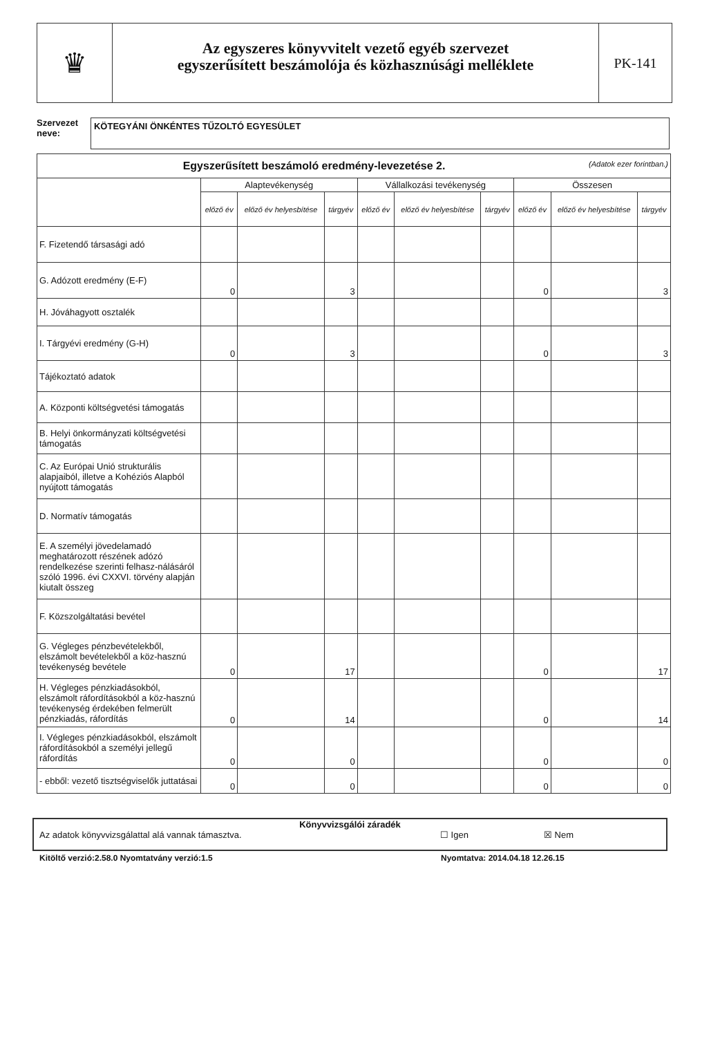♛
Az egyszeres könyvvitelt vezető egyéb szervezet
egyszerűsített beszámolója és közhasznúsági melléklete
PK-141
Szervezet
neve:
KÖTEGYÁNI ÖNKÉNTES TŰZOLTÓ EGYESÜLET
| Egyszerűsített beszámoló eredmény-levezetése 2. (Adatok ezer forintban.) | | | | | | | | | |
| --- | --- | --- | --- | --- | --- | --- | --- | --- | --- |
| | Alaptevékenység | | | Vállalkozási tevékenység | | | Összesen | | |
| | előző év | előző év helyesbítése | tárgyév | előző év | előző év helyesbítése | tárgyév | előző év | előző év helyesbítése | tárgyév |
| F. Fizetendő társasági adó | | | | | | | | | |
| G. Adózott eredmény (E-F) | 0 | | 3 | | | | 0 | | 3 |
| H. Jóváhagyott osztalék | | | | | | | | | |
| I. Tárgyévi eredmény (G-H) | 0 | | 3 | | | | 0 | | 3 |
| Tájékoztató adatok | | | | | | | | | |
| A. Központi költségvetési támogatás | | | | | | | | | |
| B. Helyi önkormányzati költségvetési támogatás | | | | | | | | | |
| C. Az Európai Unió strukturális alapjaiból, illetve a Kohéziós Alapból nyújtott támogatás | | | | | | | | | |
| D. Normatív támogatás | | | | | | | | | |
| E. A személyi jövedelamadó meghatározott részének adózó rendelkezése szerinti felhasz-nálásáról szóló 1996. évi CXXVI. törvény alapján kiutalt összeg | | | | | | | | | |
| F. Közszolgáltatási bevétel | | | | | | | | | |
| G. Végleges pénzbevételekből, elszámolt bevételekből a köz-hasznú tevékenység bevétele | 0 | | 17 | | | | 0 | | 17 |
| H. Végleges pénzkiadásokból, elszámolt ráfordításokból a köz-hasznú tevékenység érdekében felmerült pénzkiadás, ráfordítás | 0 | | 14 | | | | 0 | | 14 |
| I. Végleges pénzkiadásokból, elszámolt ráfordításokból a személyi jellegű ráfordítás | 0 | | 0 | | | | 0 | | 0 |
| - ebből: vezető tisztségviselők juttatásai | 0 | | 0 | | | | 0 | | 0 |
Könyvvizsgálói záradék
Az adatok könyvvizsgálattal alá vannak támasztva. ☐ Igen ☒ Nem
Kitöltő verzió:2.58.0 Nyomtatvány verzió:1.5
Nyomtatva: 2014.04.18 12.26.15